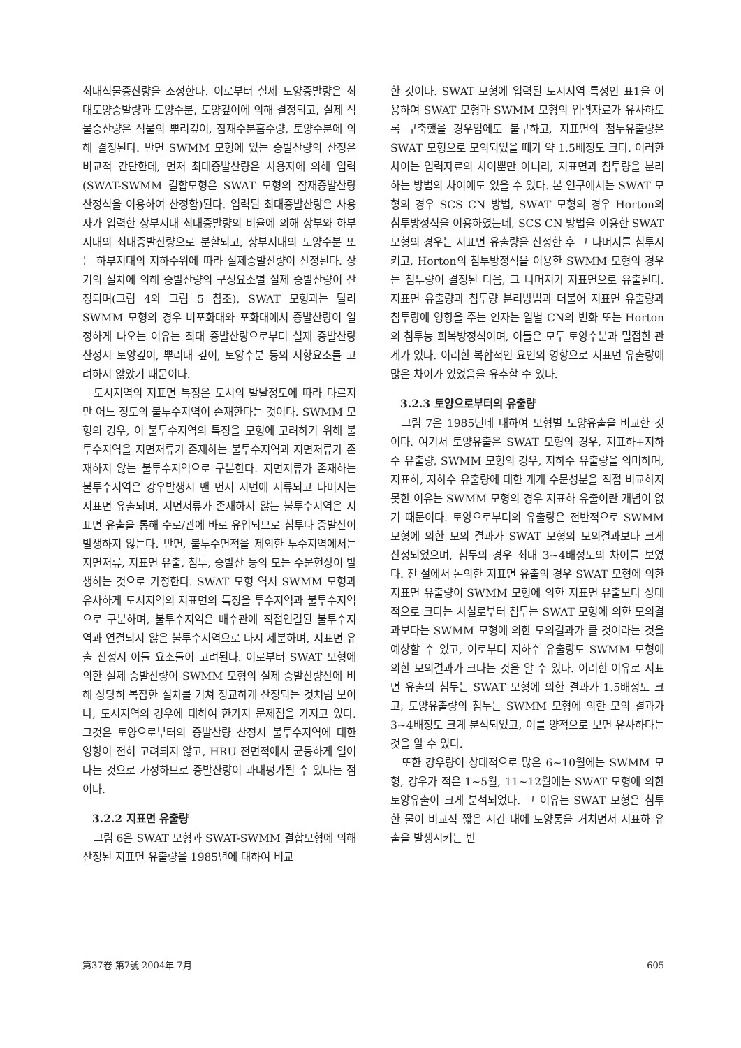최대식물증산량을 조정한다. 이로부터 실제 토양증발량은 최대토양증발량과 토양수분, 토양깊이에 의해 결정되고, 실제 식물증산량은 식물의 뿌리깊이, 잠재수분흡수량, 토양수분에 의해 결정된다. 반면 SWMM 모형에 있는 증발산량의 산정은 비교적 간단한데, 먼저 최대증발산량은 사용자에 의해 입력(SWAT-SWMM 결합모형은 SWAT 모형의 잠재증발산량 산정식을 이용하여 산정함)된다. 입력된 최대증발산량은 사용자가 입력한 상부지대 최대증발량의 비율에 의해 상부와 하부지대의 최대증발산량으로 분할되고, 상부지대의 토양수분 또는 하부지대의 지하수위에 따라 실제증발산량이 산정된다. 상기의 절차에 의해 증발산량의 구성요소별 실제 증발산량이 산정되며(그림 4와 그림 5 참조), SWAT 모형과는 달리 SWMM 모형의 경우 비포화대와 포화대에서 증발산량이 일정하게 나오는 이유는 최대 증발산량으로부터 실제 증발산량산정시 토양깊이, 뿌리대 깊이, 토양수분 등의 저항요소를 고려하지 않았기 때문이다.
도시지역의 지표면 특징은 도시의 발달정도에 따라 다르지만 어느 정도의 불투수지역이 존재한다는 것이다. SWMM 모형의 경우, 이 불투수지역의 특징을 모형에 고려하기 위해 불투수지역을 지면저류가 존재하는 불투수지역과 지면저류가 존재하지 않는 불투수지역으로 구분한다. 지면저류가 존재하는 불투수지역은 강우발생시 맨 먼저 지면에 저류되고 나머지는 지표면 유출되며, 지면저류가 존재하지 않는 불투수지역은 지표면 유출을 통해 수로/관에 바로 유입되므로 침투나 증발산이 발생하지 않는다. 반면, 불투수면적을 제외한 투수지역에서는 지면저류, 지표면 유출, 침투, 증발산 등의 모든 수문현상이 발생하는 것으로 가정한다. SWAT 모형 역시 SWMM 모형과 유사하게 도시지역의 지표면의 특징을 투수지역과 불투수지역으로 구분하며, 불투수지역은 배수관에 직접연결된 불투수지역과 연결되지 않은 불투수지역으로 다시 세분하며, 지표면 유출 산정시 이들 요소들이 고려된다. 이로부터 SWAT 모형에 의한 실제 증발산량이 SWMM 모형의 실제 증발산량산에 비해 상당히 복잡한 절차를 거쳐 정교하게 산정되는 것처럼 보이나, 도시지역의 경우에 대하여 한가지 문제점을 가지고 있다. 그것은 토양으로부터의 증발산량 산정시 불투수지역에 대한 영향이 전혀 고려되지 않고, HRU 전면적에서 균등하게 일어나는 것으로 가정하므로 증발산량이 과대평가될 수 있다는 점이다.
3.2.2 지표면 유출량
그림 6은 SWAT 모형과 SWAT-SWMM 결합모형에 의해 산정된 지표면 유출량을 1985년에 대하여 비교
한 것이다. SWAT 모형에 입력된 도시지역 특성인 표1을 이용하여 SWAT 모형과 SWMM 모형의 입력자료가 유사하도록 구축했을 경우임에도 불구하고, 지표면의 첨두유출량은 SWAT 모형으로 모의되었을 때가 약 1.5배정도 크다. 이러한 차이는 입력자료의 차이뿐만 아니라, 지표면과 침투량을 분리하는 방법의 차이에도 있을 수 있다. 본 연구에서는 SWAT 모형의 경우 SCS CN 방법, SWAT 모형의 경우 Horton의 침투방정식을 이용하였는데, SCS CN 방법을 이용한 SWAT 모형의 경우는 지표면 유출량을 산정한 후 그 나머지를 침투시키고, Horton의 침투방정식을 이용한 SWMM 모형의 경우는 침투량이 결정된 다음, 그 나머지가 지표면으로 유출된다. 지표면 유출량과 침투량 분리방법과 더불어 지표면 유출량과 침투량에 영향을 주는 인자는 일별 CN의 변화 또는 Horton의 침투능 회복방정식이며, 이들은 모두 토양수분과 밀접한 관계가 있다. 이러한 복합적인 요인의 영향으로 지표면 유출량에 많은 차이가 있었음을 유추할 수 있다.
3.2.3 토양으로부터의 유출량
그림 7은 1985년데 대하여 모형별 토양유출을 비교한 것이다. 여기서 토양유출은 SWAT 모형의 경우, 지표하+지하수 유출량, SWMM 모형의 경우, 지하수 유출량을 의미하며, 지표하, 지하수 유출량에 대한 개개 수문성분을 직접 비교하지 못한 이유는 SWMM 모형의 경우 지표하 유출이란 개념이 없기 때문이다. 토양으로부터의 유출량은 전반적으로 SWMM 모형에 의한 모의 결과가 SWAT 모형의 모의결과보다 크게 산정되었으며, 첨두의 경우 최대 3~4배정도의 차이를 보였다. 전 절에서 논의한 지표면 유출의 경우 SWAT 모형에 의한 지표면 유출량이 SWMM 모형에 의한 지표면 유출보다 상대적으로 크다는 사실로부터 침투는 SWAT 모형에 의한 모의결과보다는 SWMM 모형에 의한 모의결과가 클 것이라는 것을 예상할 수 있고, 이로부터 지하수 유출량도 SWMM 모형에 의한 모의결과가 크다는 것을 알 수 있다. 이러한 이유로 지표면 유출의 첨두는 SWAT 모형에 의한 결과가 1.5배정도 크고, 토양유출량의 첨두는 SWMM 모형에 의한 모의 결과가 3~4배정도 크게 분석되었고, 이를 양적으로 보면 유사하다는 것을 알 수 있다.
또한 강우량이 상대적으로 많은 6~10월에는 SWMM 모형, 강우가 적은 1~5월, 11~12월에는 SWAT 모형에 의한 토양유출이 크게 분석되었다. 그 이유는 SWAT 모형은 침투한 물이 비교적 짧은 시간 내에 토양통을 거치면서 지표하 유출을 발생시키는 반
第37卷 第7號 2004年 7月 605